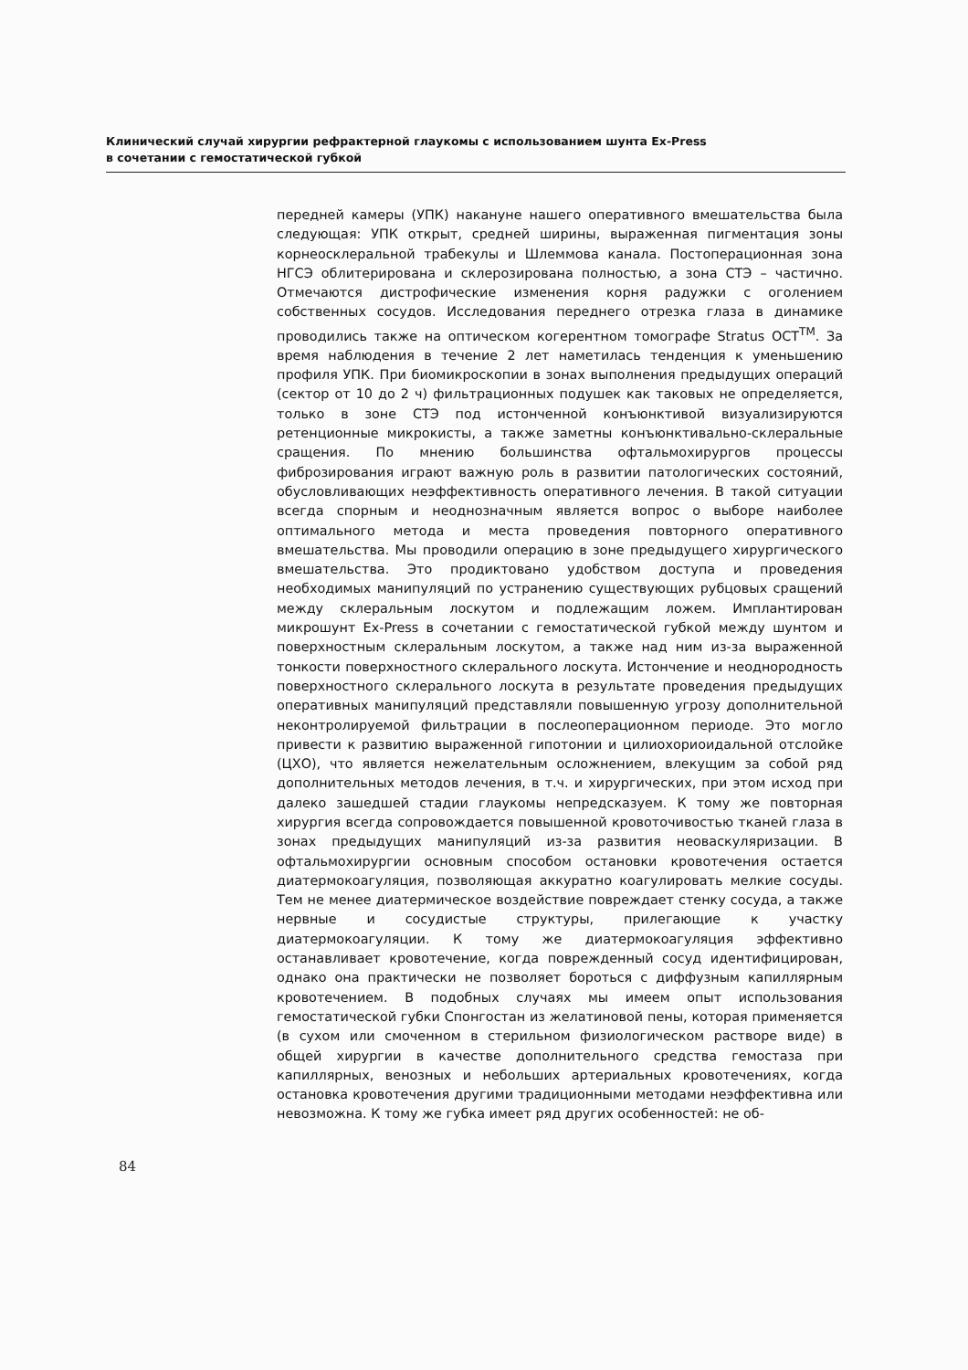Клинический случай хирургии рефрактерной глаукомы с использованием шунта Ex-Press
в сочетании с гемостатической губкой
передней камеры (УПК) накануне нашего оперативного вмешательства была следующая: УПК открыт, средней ширины, выраженная пигментация зоны корнеосклеральной трабекулы и Шлеммова канала. Постоперационная зона НГСЭ облитерирована и склерозирована полностью, а зона СТЭ – частично. Отмечаются дистрофические изменения корня радужки с оголением собственных сосудов. Исследования переднего отрезка глаза в динамике проводились также на оптическом когерентном томографе Stratus OCT<sup>TM</sup>. За время наблюдения в течение 2 лет наметилась тенденция к уменьшению профиля УПК. При биомикроскопии в зонах выполнения предыдущих операций (сектор от 10 до 2 ч) фильтрационных подушек как таковых не определяется, только в зоне СТЭ под истонченной конъюнктивой визуализируются ретенционные микрокисты, а также заметны конъюнктивально-склеральные сращения. По мнению большинства офтальмохирургов процессы фиброзирования играют важную роль в развитии патологических состояний, обусловливающих неэффективность оперативного лечения. В такой ситуации всегда спорным и неоднозначным является вопрос о выборе наиболее оптимального метода и места проведения повторного оперативного вмешательства. Мы проводили операцию в зоне предыдущего хирургического вмешательства. Это продиктовано удобством доступа и проведения необходимых манипуляций по устранению существующих рубцовых сращений между склеральным лоскутом и подлежащим ложем. Имплантирован микрошунт Ex-Press в сочетании с гемостатической губкой между шунтом и поверхностным склеральным лоскутом, а также над ним из-за выраженной тонкости поверхностного склерального лоскута. Истончение и неоднородность поверхностного склерального лоскута в результате проведения предыдущих оперативных манипуляций представляли повышенную угрозу дополнительной неконтролируемой фильтрации в послеоперационном периоде. Это могло привести к развитию выраженной гипотонии и цилиохориоидальной отслойке (ЦХО), что является нежелательным осложнением, влекущим за собой ряд дополнительных методов лечения, в т.ч. и хирургических, при этом исход при далеко зашедшей стадии глаукомы непредсказуем. К тому же повторная хирургия всегда сопровождается повышенной кровоточивостью тканей глаза в зонах предыдущих манипуляций из-за развития неоваскуляризации. В офтальмохирургии основным способом остановки кровотечения остается диатермокоагуляция, позволяющая аккуратно коагулировать мелкие сосуды. Тем не менее диатермическое воздействие повреждает стенку сосуда, а также нервные и сосудистые структуры, прилегающие к участку диатермокоагуляции. К тому же диатермокоагуляция эффективно останавливает кровотечение, когда поврежденный сосуд идентифицирован, однако она практически не позволяет бороться с диффузным капиллярным кровотечением. В подобных случаях мы имеем опыт использования гемостатической губки Спонгостан из желатиновой пены, которая применяется (в сухом или смоченном в стерильном физиологическом растворе виде) в общей хирургии в качестве дополнительного средства гемостаза при капиллярных, венозных и небольших артериальных кровотечениях, когда остановка кровотечения другими традиционными методами неэффективна или невозможна. К тому же губка имеет ряд других особенностей: не об-
84